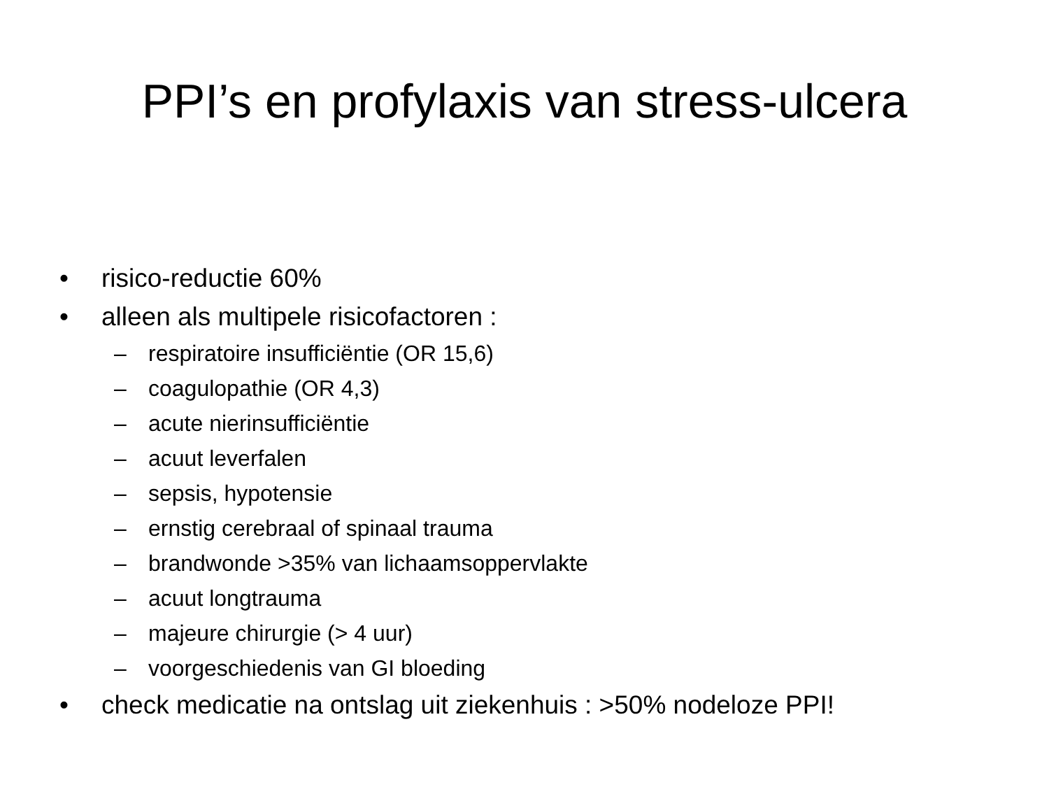PPI’s en profylaxis van stress-ulcera
• risico-reductie 60%
• alleen als multipele risicofactoren :
– respiratoire insufficiëntie (OR 15,6)
– coagulopathie (OR 4,3)
– acute nierinsufficiëntie
– acuut leverfalen
– sepsis, hypotensie
– ernstig cerebraal of spinaal trauma
– brandwonde >35% van lichaamsoppervlakte
– acuut longtrauma
– majeure chirurgie (> 4 uur)
– voorgeschiedenis van GI bloeding
• check medicatie na ontslag uit ziekenhuis : >50% nodeloze PPI!